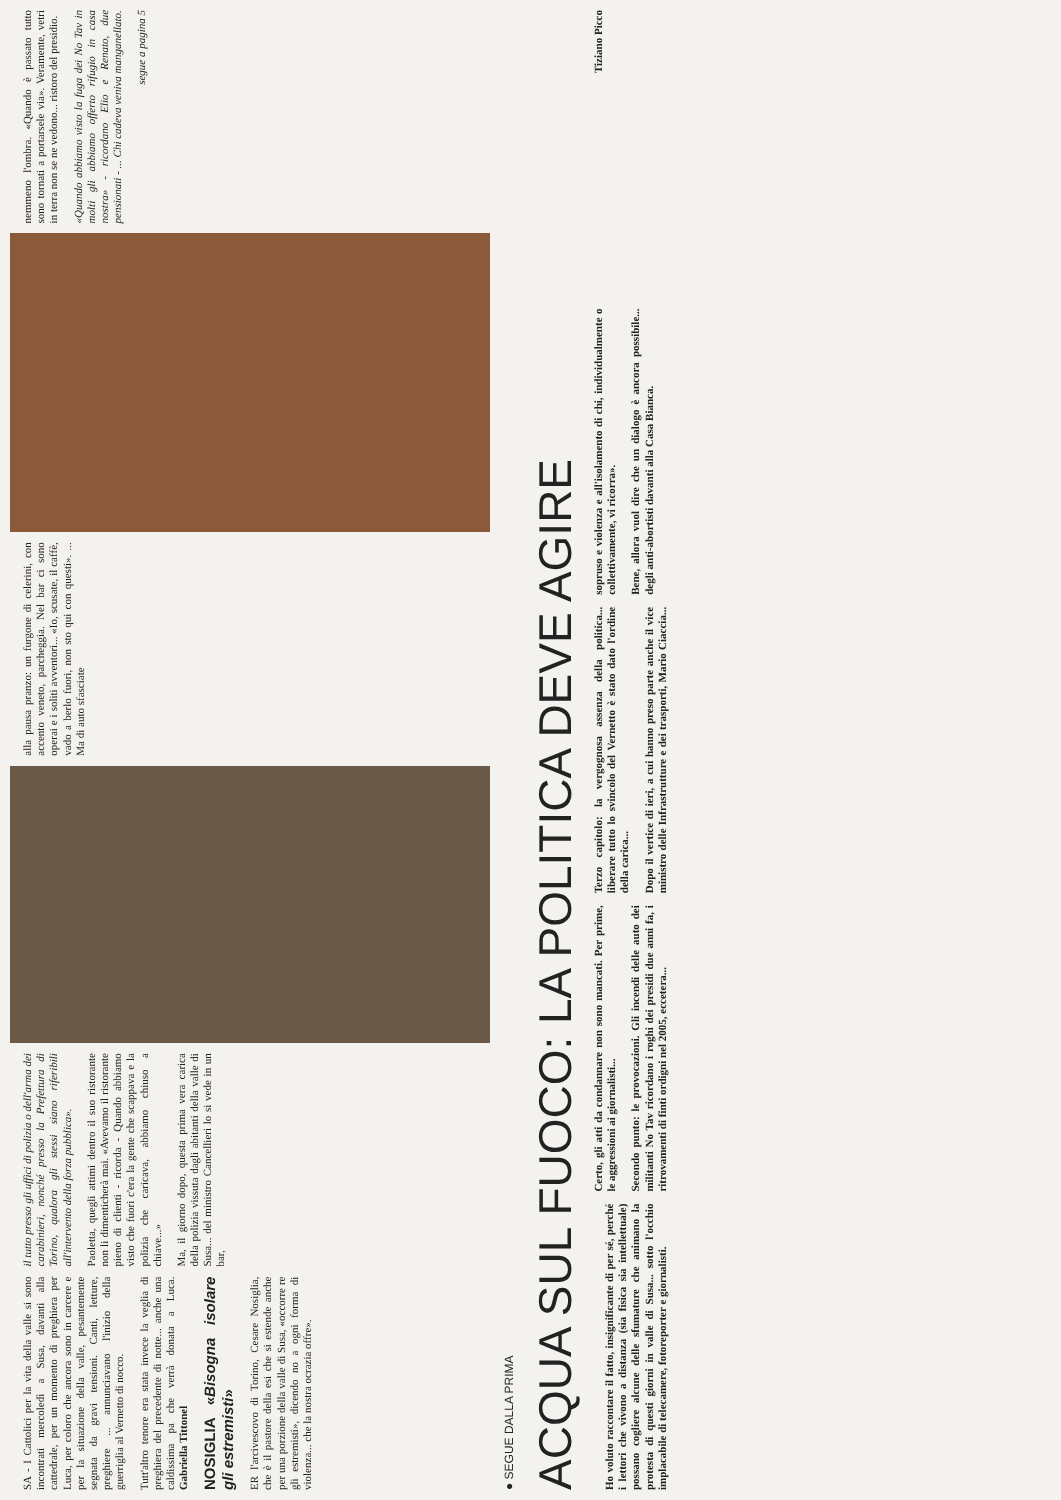SA - I Cattolici per la vita della valle si sono incontrati mercoledì a Susa, davanti alla cattedrale, per un momento di preghiera per Luca, per coloro che ancora sono in carcere e per la situazione della valle, pesantemente segnata da gravi tensioni. Canti, letture, preghiere ... annunciavano l'inizio della guerriglia al Vernetto di nocco.
Tutt'altro tenore era stata invece la veglia di preghiera del precedente di notte... anche una caldissima pa che verrà donata a Luca. Gabriella Tittonel
NOSIGLIA «Bisogna isolare gli estremisti»
ER l'arcivescovo di Torino, Cesare Nosiglia, che è il pastore della esi che si estende anche per una porzione della valle di Susa, «occorre re gli estremisti», dicendo no a ogni forma di violenza... che la nostra ocrazia offre».
il tutto presso gli uffici di polizia o dell'arma dei carabinieri, nonché presso la Prefettura di Torino, qualora gli stessi siano riferibili all'intervento della forza pubblica».
Paoletta, quegli attimi dentro il suo ristorante non li dimenticherà mai. «Avevamo il ristorante pieno di clienti - ricorda - Quando abbiamo visto che fuori c'era la gente che scappava e la polizia che caricava, abbiamo chiuso a chiave...»
Ma, il giorno dopo, questa prima vera carica della polizia vissuta dagli abitanti della valle di Susa... del ministro Cancellieri lo si vede in un bar,
alla pausa pranzo: un furgone di celerini, con accento veneto, parcheggia. Nel bar ci sono operai e i soliti avventori... «Io, scusate, il caffè, vado a berlo fuori, non sto qui con questi». ... Ma di auto sfasciate
nemmeno l'ombra. «Quando è passato tutto sono tornati a portarsele via». Veramente, vetri in terra non se ne vedono... ristoro del presidio.
«Quando abbiamo visto la fuga dei No Tav in molti gli abbiamo offerto rifugio in casa nostra» - ricordano Elio e Renato, due pensionati - ... Chi cadeva veniva manganellato.
segue a pagina 5
● SEGUE DALLA PRIMA
ACQUA SUL FUOCO: LA POLITICA DEVE AGIRE
Ho voluto raccontare il fatto, insignificante di per sé, perché i lettori che vivono a distanza (sia fisica sia intellettuale) possano cogliere alcune delle sfumature che animano la protesta di questi giorni in valle di Susa... sotto l'occhio implacabile di telecamere, fotoreporter e giornalisti.
Certo, gli atti da condannare non sono mancati. Per prime, le aggressioni ai giornalisti...
Secondo punto: le provocazioni. Gli incendi delle auto dei militanti No Tav ricordano i roghi dei presidi due anni fa, i ritrovamenti di finti ordigni nel 2005, eccetera...
Terzo capitolo: la vergognosa assenza della politica... liberare tutto lo svincolo del Vernetto è stato dato l'ordine della carica...
Dopo il vertice di ieri, a cui hanno preso parte anche il vice ministro delle Infrastrutture e dei trasporti, Mario Ciaccia... sopruso e violenza e all'isolamento di chi, individualmente o collettivamente, vi ricorra».
Bene, allora vuol dire che un dialogo è ancora possibile... degli anti-abortisti davanti alla Casa Bianca.
Tiziano Picco